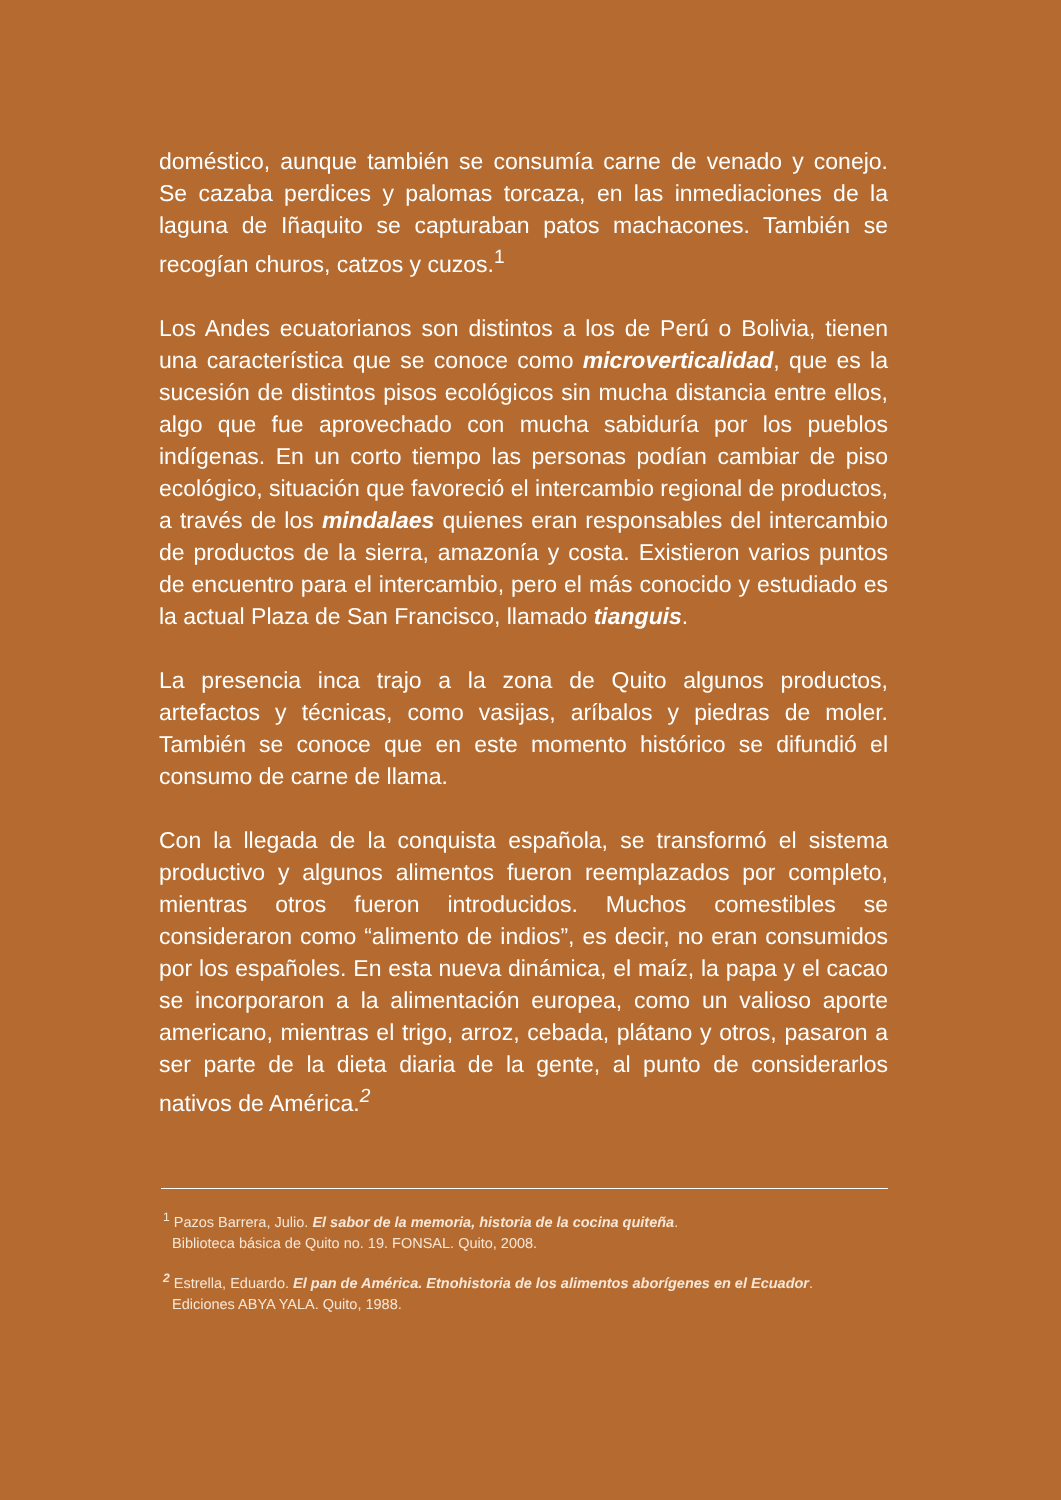doméstico, aunque también se consumía carne de venado y conejo. Se cazaba perdices y palomas torcaza, en las inmediaciones de la laguna de Iñaquito se capturaban patos machacones. También se recogían churos, catzos y cuzos.<sup>1</sup>
Los Andes ecuatorianos son distintos a los de Perú o Bolivia, tienen una característica que se conoce como microverticalidad, que es la sucesión de distintos pisos ecológicos sin mucha distancia entre ellos, algo que fue aprovechado con mucha sabiduría por los pueblos indígenas. En un corto tiempo las personas podían cambiar de piso ecológico, situación que favoreció el intercambio regional de productos, a través de los mindalaes quienes eran responsables del intercambio de productos de la sierra, amazonía y costa. Existieron varios puntos de encuentro para el intercambio, pero el más conocido y estudiado es la actual Plaza de San Francisco, llamado tianguis.
La presencia inca trajo a la zona de Quito algunos productos, artefactos y técnicas, como vasijas, aríbalos y piedras de moler. También se conoce que en este momento histórico se difundió el consumo de carne de llama.
Con la llegada de la conquista española, se transformó el sistema productivo y algunos alimentos fueron reemplazados por completo, mientras otros fueron introducidos. Muchos comestibles se consideraron como “alimento de indios”, es decir, no eran consumidos por los españoles. En esta nueva dinámica, el maíz, la papa y el cacao se incorporaron a la alimentación europea, como un valioso aporte americano, mientras el trigo, arroz, cebada, plátano y otros, pasaron a ser parte de la dieta diaria de la gente, al punto de considerarlos nativos de América.<sup>2</sup>
<sup>1</sup> Pazos Barrera, Julio. El sabor de la memoria, historia de la cocina quiteña.
Biblioteca básica de Quito no. 19. FONSAL. Quito, 2008.
<sup>2</sup> Estrella, Eduardo. El pan de América. Etnohistoria de los alimentos aborígenes en el Ecuador.
Ediciones ABYA YALA. Quito, 1988.